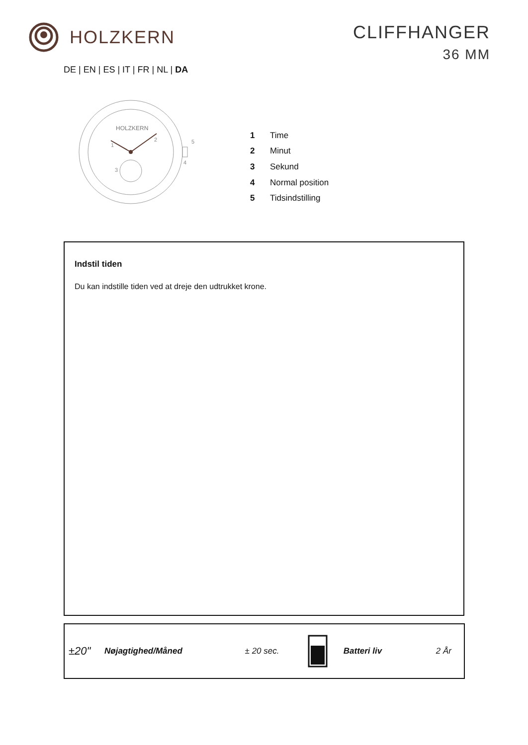HOLZKERN
CLIFFHANGER
36 MM
DE | EN | ES | IT | FR | NL | DA
HOLZKERN
1
2
3
4
5
| 1 | Time |
| 2 | Minut |
| 3 | Sekund |
| 4 | Normal position |
| 5 | Tidsindstilling |
Indstil tiden
Du kan indstille tiden ved at dreje den udtrukket krone.
| ±20" | Nøjagtighed/Måned | ± 20 sec. | | Batteri liv | 2 År |